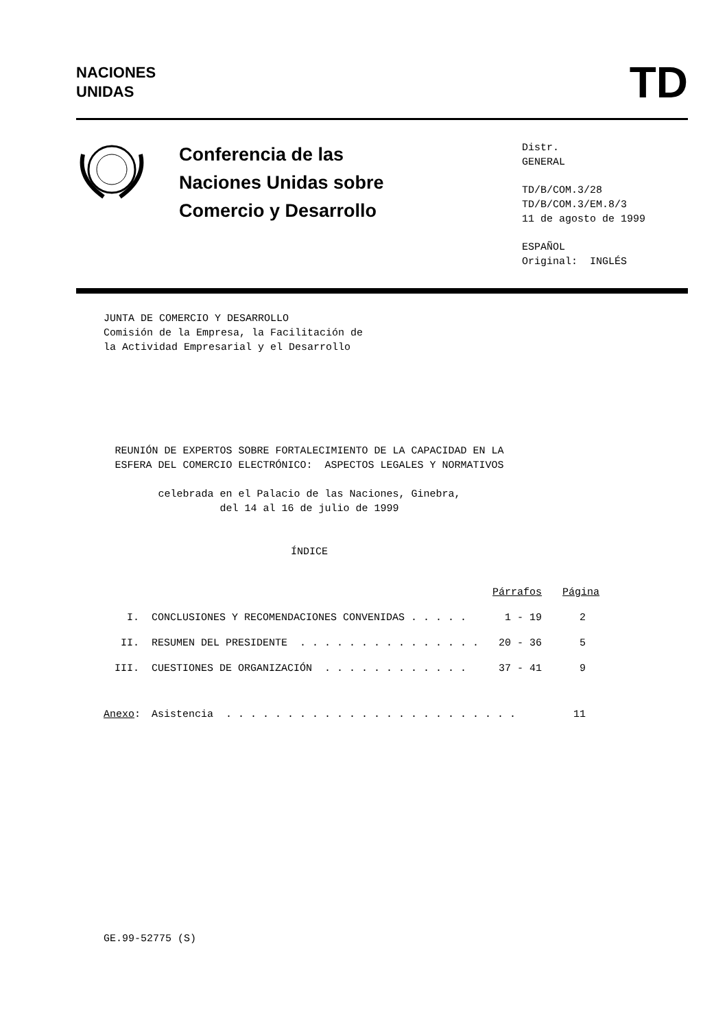NACIONES
UNIDAS
TD
Conferencia de las
Naciones Unidas sobre
Comercio y Desarrollo
Distr.
GENERAL
TD/B/COM.3/28
TD/B/COM.3/EM.8/3
11 de agosto de 1999
ESPAÑOL
Original: INGLÉS
JUNTA DE COMERCIO Y DESARROLLO
Comisión de la Empresa, la Facilitación de
la Actividad Empresarial y el Desarrollo
REUNIÓN DE EXPERTOS SOBRE FORTALECIMIENTO DE LA CAPACIDAD EN LA ESFERA DEL COMERCIO ELECTRÓNICO: ASPECTOS LEGALES Y NORMATIVOS
celebrada en el Palacio de las Naciones, Ginebra,
del 14 al 16 de julio de 1999
ÍNDICE
| | | Párrafos | Página |
| --- | --- | --- | --- |
| I. | CONCLUSIONES Y RECOMENDACIONES CONVENIDAS . . . . . | 1 - 19 | 2 |
| II. | RESUMEN DEL PRESIDENTE . . . . . . . . . . . . . . . | 20 - 36 | 5 |
| III. | CUESTIONES DE ORGANIZACIÓN . . . . . . . . . . . . | 37 - 41 | 9 |
| Anexo : | Asistencia . . . . . . . . . . . . . . . . . . . . . . . . | | 11 |
GE.99-52775 (S)